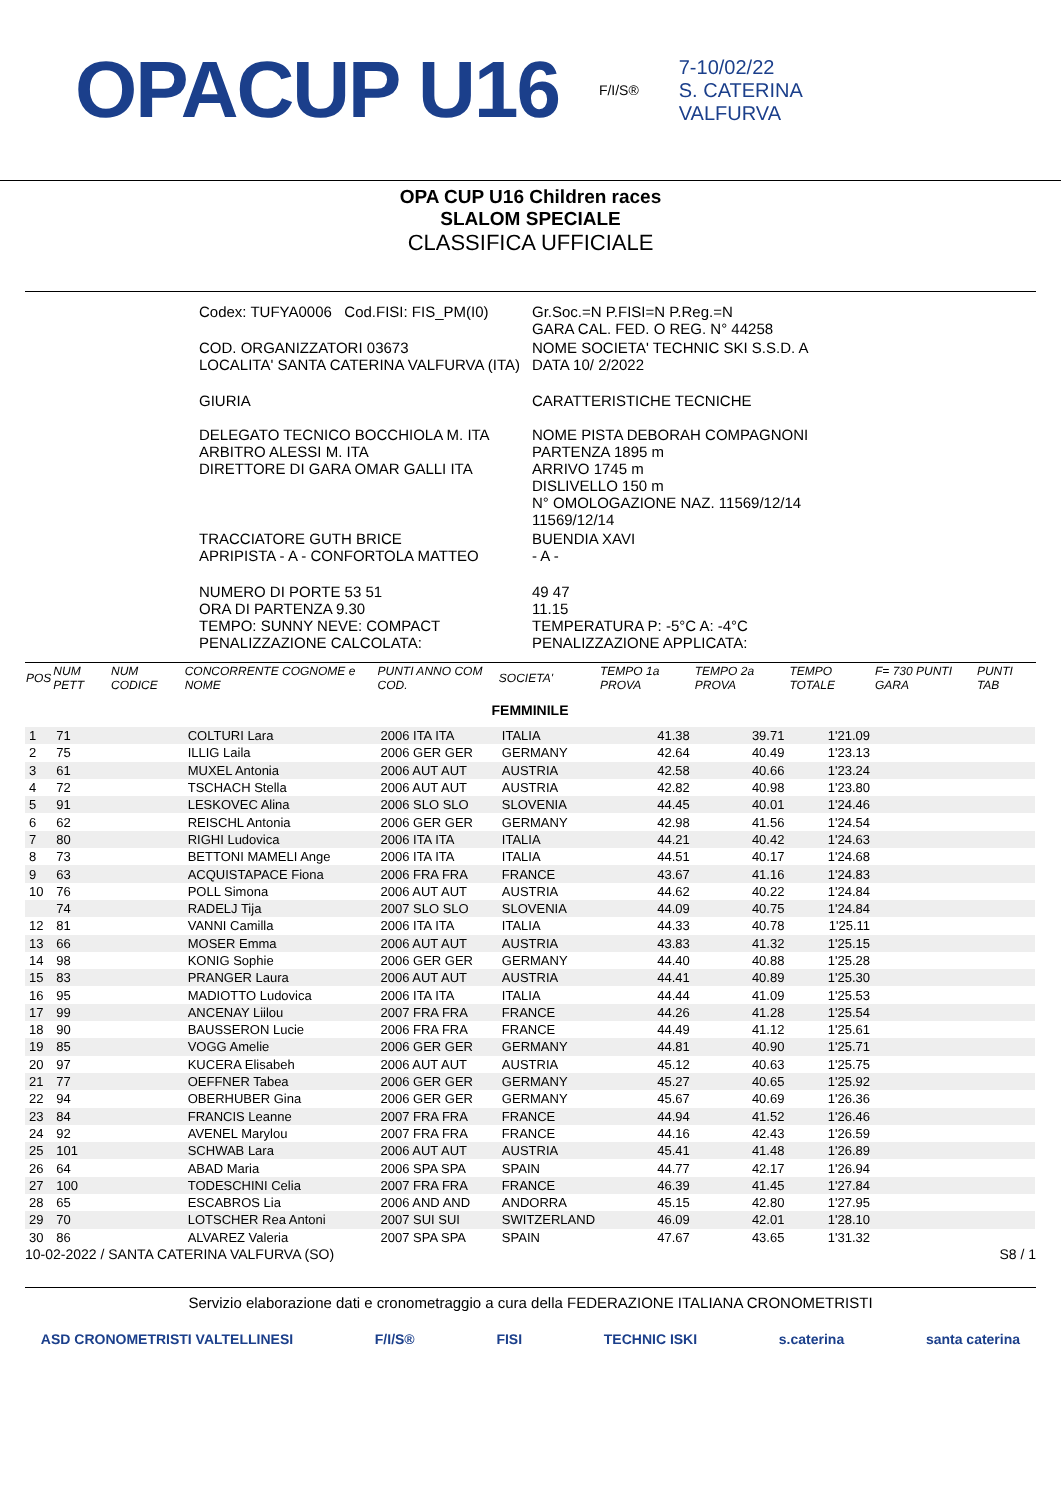OPACUP U16
F/I/S®
7-10/02/22
S. CATERINA
VALFURVA
OPA CUP U16 Children races
SLALOM SPECIALE
CLASSIFICA UFFICIALE
| Codex: TUFYA0006 Cod.FISI: FIS_PM(I0) | Gr.Soc.=N P.FISI=N P.Reg.=N GARA CAL. FED. O REG. N° 44258 |
| COD. ORGANIZZATORI 03673 LOCALITA' SANTA CATERINA VALFURVA (ITA) | NOME SOCIETA' TECHNIC SKI S.S.D. A DATA 10/ 2/2022 |
| GIURIA DELEGATO TECNICO BOCCHIOLA M. ITA ARBITRO ALESSI M. ITA DIRETTORE DI GARA OMAR GALLI ITA | CARATTERISTICHE TECNICHE NOME PISTA DEBORAH COMPAGNONI PARTENZA 1895 m ARRIVO 1745 m DISLIVELLO 150 m N° OMOLOGAZIONE NAZ. 11569/12/14 11569/12/14 |
| TRACCIATORE GUTH BRICE APRIPISTA - A - CONFORTOLA MATTEO | BUENDIA XAVI - A - |
| NUMERO DI PORTE 53 51 ORA DI PARTENZA 9.30 TEMPO: SUNNY NEVE: COMPACT PENALIZZAZIONE CALCOLATA: | 49 47 11.15 TEMPERATURA P: -5°C A: -4°C PENALIZZAZIONE APPLICATA: |
| POS | NUM PETT | NUM CODICE | CONCORRENTE COGNOME e NOME | PUNTI ANNO COM COD. | SOCIETA' | TEMPO 1a PROVA | TEMPO 2a PROVA | TEMPO TOTALE | F= 730 PUNTI GARA | PUNTI TAB |
| --- | --- | --- | --- | --- | --- | --- | --- | --- | --- | --- |
| FEMMINILE | | | | | | | | | | |
| 1 | 71 | | COLTURI Lara | 2006 ITA ITA | ITALIA | 41.38 | 39.71 | 1'21.09 | | |
| 2 | 75 | | ILLIG Laila | 2006 GER GER | GERMANY | 42.64 | 40.49 | 1'23.13 | | |
| 3 | 61 | | MUXEL Antonia | 2006 AUT AUT | AUSTRIA | 42.58 | 40.66 | 1'23.24 | | |
| 4 | 72 | | TSCHACH Stella | 2006 AUT AUT | AUSTRIA | 42.82 | 40.98 | 1'23.80 | | |
| 5 | 91 | | LESKOVEC Alina | 2006 SLO SLO | SLOVENIA | 44.45 | 40.01 | 1'24.46 | | |
| 6 | 62 | | REISCHL Antonia | 2006 GER GER | GERMANY | 42.98 | 41.56 | 1'24.54 | | |
| 7 | 80 | | RIGHI Ludovica | 2006 ITA ITA | ITALIA | 44.21 | 40.42 | 1'24.63 | | |
| 8 | 73 | | BETTONI MAMELI Ange | 2006 ITA ITA | ITALIA | 44.51 | 40.17 | 1'24.68 | | |
| 9 | 63 | | ACQUISTAPACE Fiona | 2006 FRA FRA | FRANCE | 43.67 | 41.16 | 1'24.83 | | |
| 10 | 76 | | POLL Simona | 2006 AUT AUT | AUSTRIA | 44.62 | 40.22 | 1'24.84 | | |
| | 74 | | RADELJ Tija | 2007 SLO SLO | SLOVENIA | 44.09 | 40.75 | 1'24.84 | | |
| 12 | 81 | | VANNI Camilla | 2006 ITA ITA | ITALIA | 44.33 | 40.78 | 1'25.11 | | |
| 13 | 66 | | MOSER Emma | 2006 AUT AUT | AUSTRIA | 43.83 | 41.32 | 1'25.15 | | |
| 14 | 98 | | KONIG Sophie | 2006 GER GER | GERMANY | 44.40 | 40.88 | 1'25.28 | | |
| 15 | 83 | | PRANGER Laura | 2006 AUT AUT | AUSTRIA | 44.41 | 40.89 | 1'25.30 | | |
| 16 | 95 | | MADIOTTO Ludovica | 2006 ITA ITA | ITALIA | 44.44 | 41.09 | 1'25.53 | | |
| 17 | 99 | | ANCENAY Liilou | 2007 FRA FRA | FRANCE | 44.26 | 41.28 | 1'25.54 | | |
| 18 | 90 | | BAUSSERON Lucie | 2006 FRA FRA | FRANCE | 44.49 | 41.12 | 1'25.61 | | |
| 19 | 85 | | VOGG Amelie | 2006 GER GER | GERMANY | 44.81 | 40.90 | 1'25.71 | | |
| 20 | 97 | | KUCERA Elisabeh | 2006 AUT AUT | AUSTRIA | 45.12 | 40.63 | 1'25.75 | | |
| 21 | 77 | | OEFFNER Tabea | 2006 GER GER | GERMANY | 45.27 | 40.65 | 1'25.92 | | |
| 22 | 94 | | OBERHUBER Gina | 2006 GER GER | GERMANY | 45.67 | 40.69 | 1'26.36 | | |
| 23 | 84 | | FRANCIS Leanne | 2007 FRA FRA | FRANCE | 44.94 | 41.52 | 1'26.46 | | |
| 24 | 92 | | AVENEL Marylou | 2007 FRA FRA | FRANCE | 44.16 | 42.43 | 1'26.59 | | |
| 25 | 101 | | SCHWAB Lara | 2006 AUT AUT | AUSTRIA | 45.41 | 41.48 | 1'26.89 | | |
| 26 | 64 | | ABAD Maria | 2006 SPA SPA | SPAIN | 44.77 | 42.17 | 1'26.94 | | |
| 27 | 100 | | TODESCHINI Celia | 2007 FRA FRA | FRANCE | 46.39 | 41.45 | 1'27.84 | | |
| 28 | 65 | | ESCABROS Lia | 2006 AND AND | ANDORRA | 45.15 | 42.80 | 1'27.95 | | |
| 29 | 70 | | LOTSCHER Rea Antoni | 2007 SUI SUI | SWITZERLAND | 46.09 | 42.01 | 1'28.10 | | |
| 30 | 86 | | ALVAREZ Valeria | 2007 SPA SPA | SPAIN | 47.67 | 43.65 | 1'31.32 | | |
10-02-2022 / SANTA CATERINA VALFURVA (SO) S8 / 1
Servizio elaborazione dati e cronometraggio a cura della FEDERAZIONE ITALIANA CRONOMETRISTI
ASD CRONOMETRISTI VALTELLINESI F/I/S® FISI TECHNIC ISKI s.caterina santa caterina